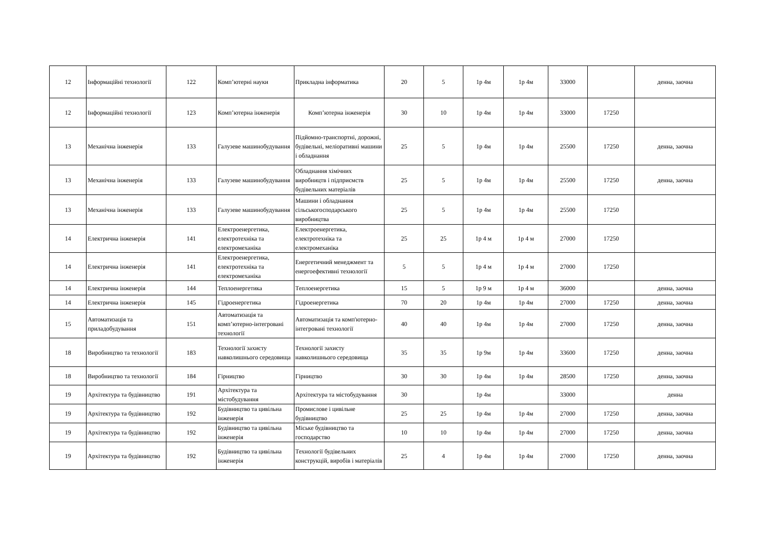| 12 | Інформаційні технології | 122 | Комп’ютерні науки | Прикладна інформатика | 20 | 5 | 1р 4м | 1р 4м | 33000 | | денна, заочна |
| 12 | Інформаційні технології | 123 | Комп’ютерна інженерія | Комп’ютерна інженерія | 30 | 10 | 1р 4м | 1р 4м | 33000 | 17250 | |
| 13 | Механічна інженерія | 133 | Галузеве машинобудування | Підйомно-транспортні, дорожні, будівельні, меліоративні машини і обладнання | 25 | 5 | 1р 4м | 1р 4м | 25500 | 17250 | денна, заочна |
| 13 | Механічна інженерія | 133 | Галузеве машинобудування | Обладнання хімічних виробництв і підприємств будівельних матеріалів | 25 | 5 | 1р 4м | 1р 4м | 25500 | 17250 | денна, заочна |
| 13 | Механічна інженерія | 133 | Галузеве машинобудування | Машини і обладнання сільськогосподарського виробництва | 25 | 5 | 1р 4м | 1р 4м | 25500 | 17250 | |
| 14 | Електрична інженерія | 141 | Електроенергетика, електротехніка та електромеханіка | Електроенергетика, електротехніка та електромеханіка | 25 | 25 | 1р 4 м | 1р 4 м | 27000 | 17250 | |
| 14 | Електрична інженерія | 141 | Електроенергетика, електротехніка та електромеханіка | Енергетичний менеджмент та енергоефективні технології | 5 | 5 | 1р 4 м | 1р 4 м | 27000 | 17250 | |
| 14 | Електрична інженерія | 144 | Теплоенергетика | Теплоенергетика | 15 | 5 | 1р 9 м | 1р 4 м | 36000 | | денна, заочна |
| 14 | Електрична інженерія | 145 | Гідроенергетика | Гідроенергетика | 70 | 20 | 1р 4м | 1р 4м | 27000 | 17250 | денна, заочна |
| 15 | Автоматизація та приладобудування | 151 | Автоматизація та комп’ютерно-інтегровані технології | Автоматизація та комп'ютерно-інтегровані технології | 40 | 40 | 1р 4м | 1р 4м | 27000 | 17250 | денна, заочна |
| 18 | Виробництво та технології | 183 | Технології захисту навколишнього середовища | Технології захисту навколишнього середовища | 35 | 35 | 1р 9м | 1р 4м | 33600 | 17250 | денна, заочна |
| 18 | Виробництво та технології | 184 | Гірництво | Гірництво | 30 | 30 | 1р 4м | 1р 4м | 28500 | 17250 | денна, заочна |
| 19 | Архітектура та будівництво | 191 | Архітектура та містобудування | Архітектура та містобудування | 30 | | 1р 4м | | 33000 | | денна |
| 19 | Архітектура та будівництво | 192 | Будівництво та цивільна інженерія | Промислове і цивільне будівництво | 25 | 25 | 1р 4м | 1р 4м | 27000 | 17250 | денна, заочна |
| 19 | Архітектура та будівництво | 192 | Будівництво та цивільна інженерія | Міське будівництво та господарство | 10 | 10 | 1р 4м | 1р 4м | 27000 | 17250 | денна, заочна |
| 19 | Архітектура та будівництво | 192 | Будівництво та цивільна інженерія | Технології будівельних конструкцій, виробів і матеріалів | 25 | 4 | 1р 4м | 1р 4м | 27000 | 17250 | денна, заочна |